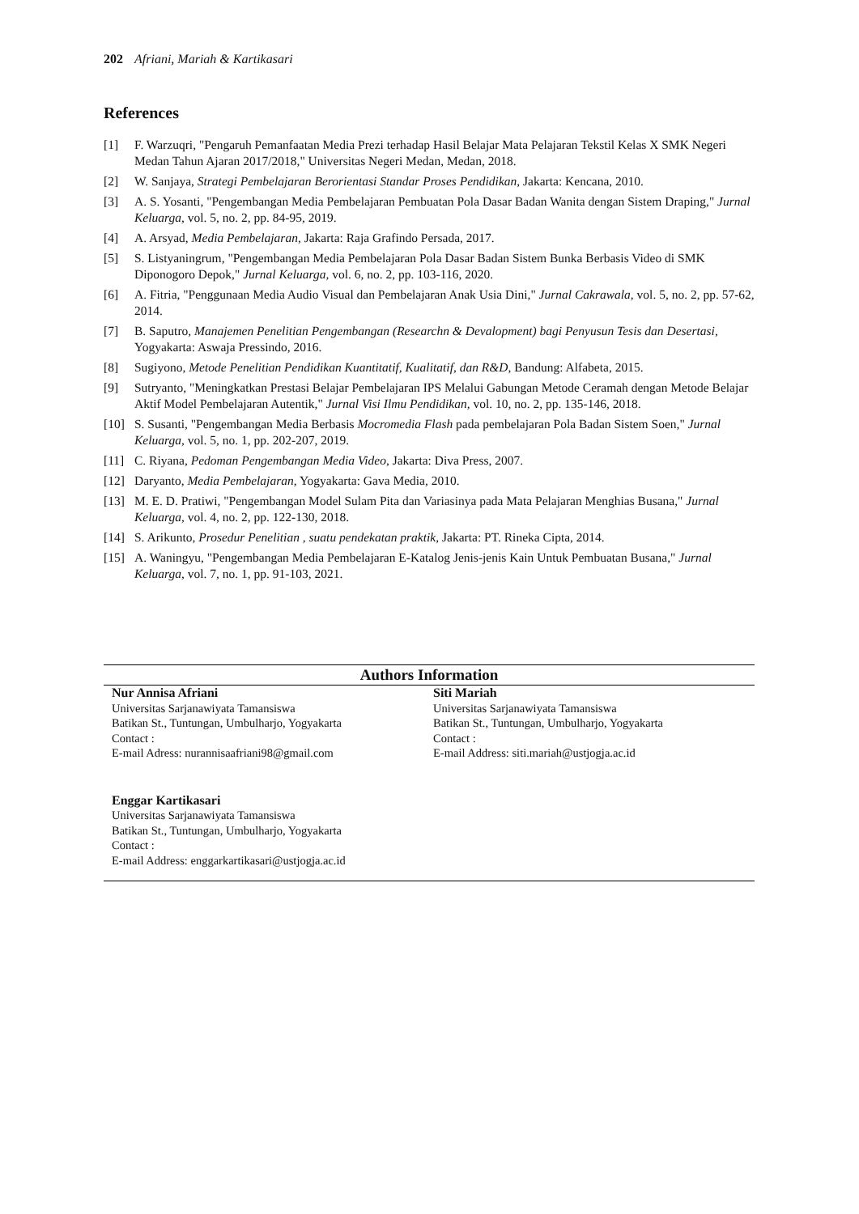202 Afriani, Mariah & Kartikasari
References
[1] F. Warzuqri, "Pengaruh Pemanfaatan Media Prezi terhadap Hasil Belajar Mata Pelajaran Tekstil Kelas X SMK Negeri Medan Tahun Ajaran 2017/2018," Universitas Negeri Medan, Medan, 2018.
[2] W. Sanjaya, Strategi Pembelajaran Berorientasi Standar Proses Pendidikan, Jakarta: Kencana, 2010.
[3] A. S. Yosanti, "Pengembangan Media Pembelajaran Pembuatan Pola Dasar Badan Wanita dengan Sistem Draping," Jurnal Keluarga, vol. 5, no. 2, pp. 84-95, 2019.
[4] A. Arsyad, Media Pembelajaran, Jakarta: Raja Grafindo Persada, 2017.
[5] S. Listyaningrum, "Pengembangan Media Pembelajaran Pola Dasar Badan Sistem Bunka Berbasis Video di SMK Diponogoro Depok," Jurnal Keluarga, vol. 6, no. 2, pp. 103-116, 2020.
[6] A. Fitria, "Penggunaan Media Audio Visual dan Pembelajaran Anak Usia Dini," Jurnal Cakrawala, vol. 5, no. 2, pp. 57-62, 2014.
[7] B. Saputro, Manajemen Penelitian Pengembangan (Researchn & Devalopment) bagi Penyusun Tesis dan Desertasi, Yogyakarta: Aswaja Pressindo, 2016.
[8] Sugiyono, Metode Penelitian Pendidikan Kuantitatif, Kualitatif, dan R&D, Bandung: Alfabeta, 2015.
[9] Sutryanto, "Meningkatkan Prestasi Belajar Pembelajaran IPS Melalui Gabungan Metode Ceramah dengan Metode Belajar Aktif Model Pembelajaran Autentik," Jurnal Visi Ilmu Pendidikan, vol. 10, no. 2, pp. 135-146, 2018.
[10] S. Susanti, "Pengembangan Media Berbasis Mocromedia Flash pada pembelajaran Pola Badan Sistem Soen," Jurnal Keluarga, vol. 5, no. 1, pp. 202-207, 2019.
[11] C. Riyana, Pedoman Pengembangan Media Video, Jakarta: Diva Press, 2007.
[12] Daryanto, Media Pembelajaran, Yogyakarta: Gava Media, 2010.
[13] M. E. D. Pratiwi, "Pengembangan Model Sulam Pita dan Variasinya pada Mata Pelajaran Menghias Busana," Jurnal Keluarga, vol. 4, no. 2, pp. 122-130, 2018.
[14] S. Arikunto, Prosedur Penelitian , suatu pendekatan praktik, Jakarta: PT. Rineka Cipta, 2014.
[15] A. Waningyu, "Pengembangan Media Pembelajaran E-Katalog Jenis-jenis Kain Untuk Pembuatan Busana," Jurnal Keluarga, vol. 7, no. 1, pp. 91-103, 2021.
Authors Information
Nur Annisa Afriani
Universitas Sarjanawiyata Tamansiswa
Batikan St., Tuntungan, Umbulharjo, Yogyakarta
Contact :
E-mail Adress: nurannisaafriani98@gmail.com
Siti Mariah
Universitas Sarjanawiyata Tamansiswa
Batikan St., Tuntungan, Umbulharjo, Yogyakarta
Contact :
E-mail Address: siti.mariah@ustjogja.ac.id
Enggar Kartikasari
Universitas Sarjanawiyata Tamansiswa
Batikan St., Tuntungan, Umbulharjo, Yogyakarta
Contact :
E-mail Address: enggarkartikasari@ustjogja.ac.id